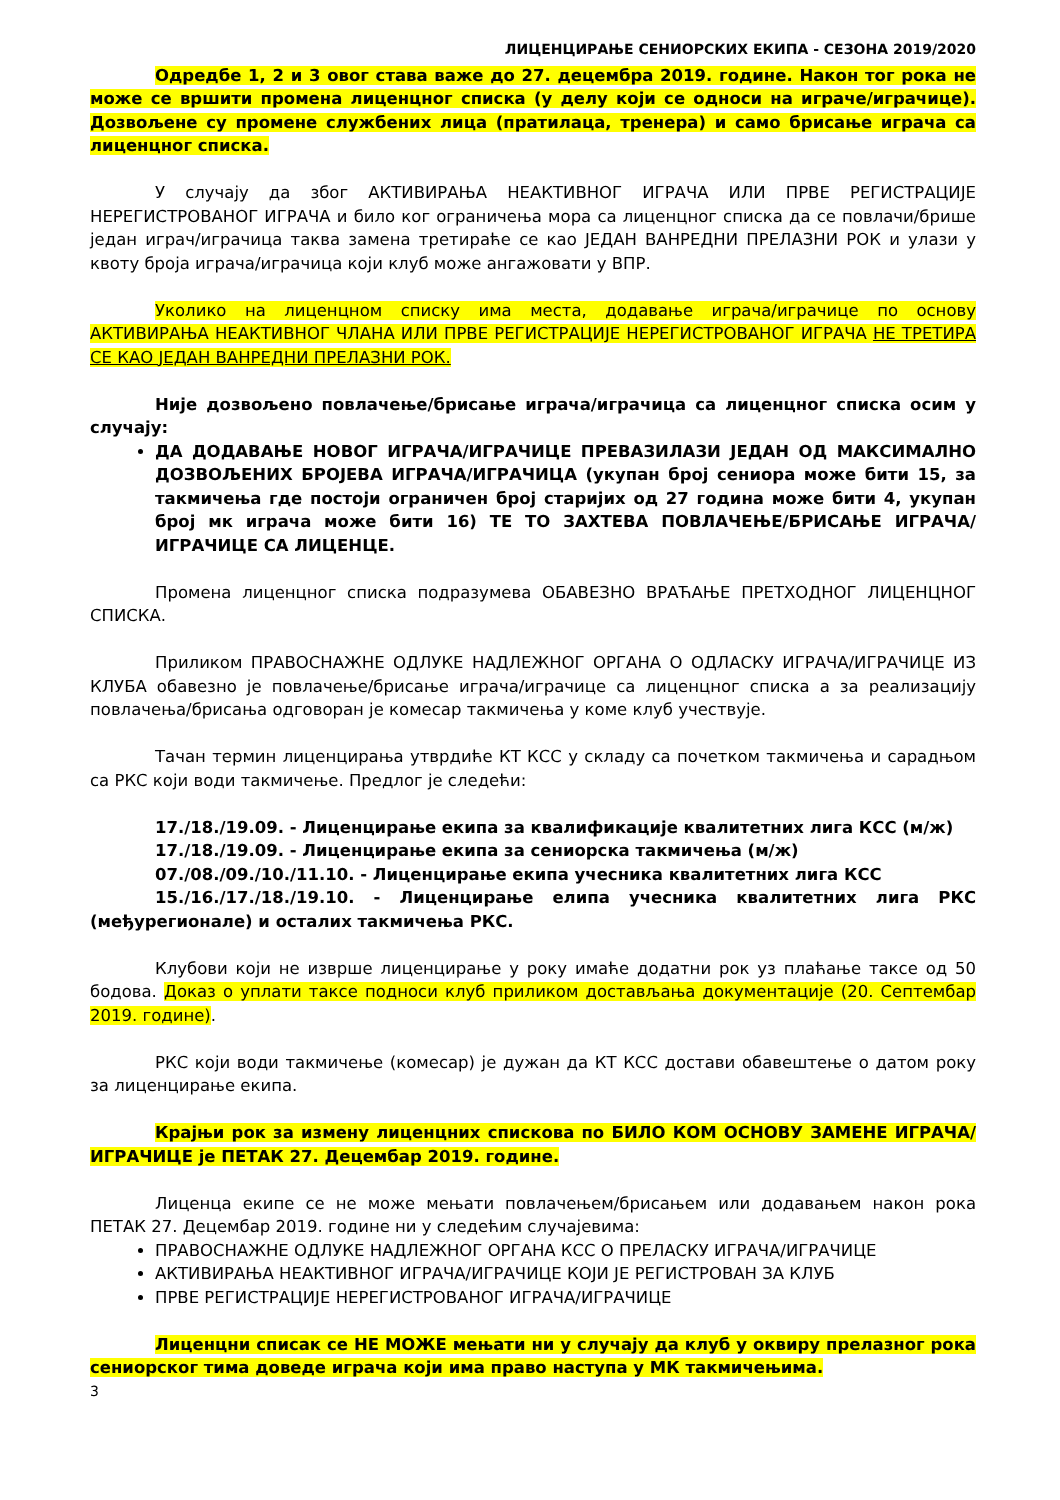ЛИЦЕНЦИРАЊЕ СЕНИОРСКИХ ЕКИПА - СЕЗОНА 2019/2020
Одредбе 1, 2 и 3 овог става важе до 27. децембра 2019. године. Након тог рока не може се вршити промена лиценцног списка (у делу који се односи на играче/играчице). Дозвољене су промене службених лица (пратилаца, тренера) и само брисање играча са лиценцног списка.
У случају да због АКТИВИРАЊА НЕАКТИВНОГ ИГРАЧА ИЛИ ПРВЕ РЕГИСТРАЦИЈЕ НЕРЕГИСТРОВАНОГ ИГРАЧА и било ког ограничења мора са лиценцног списка да се повлачи/брише један играч/играчица таква замена третираће се као ЈЕДАН ВАНРЕДНИ ПРЕЛАЗНИ РОК и улази у квоту броја играча/играчица који клуб може ангажовати у ВПР.
Уколико на лиценцном списку има места, додавање играча/играчице по основу АКТИВИРАЊА НЕАКТИВНОГ ЧЛАНА ИЛИ ПРВЕ РЕГИСТРАЦИЈЕ НЕРЕГИСТРОВАНОГ ИГРАЧА НЕ ТРЕТИРА СЕ КАО ЈЕДАН ВАНРЕДНИ ПРЕЛАЗНИ РОК.
Није дозвољено повлачење/брисање играча/играчица са лиценцног списка осим у случају:
ДА ДОДАВАЊЕ НОВОГ ИГРАЧА/ИГРАЧИЦЕ ПРЕВАЗИЛАЗИ ЈЕДАН ОД МАКСИМАЛНО ДОЗВОЉЕНИХ БРОЈЕВА ИГРАЧА/ИГРАЧИЦА (укупан број сениора може бити 15, за такмичења где постоји ограничен број старијих од 27 година може бити 4, укупан број мк играча може бити 16) ТЕ ТО ЗАХТЕВА ПОВЛАЧЕЊЕ/БРИСАЊЕ ИГРАЧА/ИГРАЧИЦЕ СА ЛИЦЕНЦЕ.
Промена лиценцног списка подразумева ОБАВЕЗНО ВРАЋАЊЕ ПРЕТХОДНОГ ЛИЦЕНЦНОГ СПИСКА.
Приликом ПРАВОСНАЖНЕ ОДЛУКЕ НАДЛЕЖНОГ ОРГАНА О ОДЛАСКУ ИГРАЧА/ИГРАЧИЦЕ ИЗ КЛУБА обавезно је повлачење/брисање играча/играчице са лиценцног списка а за реализацију повлачења/брисања одговоран је комесар такмичења у коме клуб учествује.
Тачан термин лиценцирања утврдиће КТ КСС у складу са почетком такмичења и сарадњом са РКС који води такмичење. Предлог је следећи:
17./18./19.09. - Лиценцирање екипа за квалификације квалитетних лига КСС (м/ж)
17./18./19.09. - Лиценцирање екипа за сениорска такмичења (м/ж)
07./08./09./10./11.10. - Лиценцирање екипа учесника квалитетних лига КСС
15./16./17./18./19.10. - Лиценцирање елипа учесника квалитетних лига РКС (међурегионале) и осталих такмичења РКС.
Клубови који не изврше лиценцирање у року имаће додатни рок уз плаћање таксе од 50 бодова. Доказ о уплати таксе подноси клуб приликом достављања документације (20. Септембар 2019. године).
РКС који води такмичење (комесар) је дужан да КТ КСС достави обавештење о датом року за лиценцирање екипа.
Крајњи рок за измену лиценцних спискова по БИЛО КОМ ОСНОВУ ЗАМЕНЕ ИГРАЧА/ИГРАЧИЦЕ је ПЕТАК 27. Децембар 2019. године.
Лиценца екипе се не може мењати повлачењем/брисањем или додавањем након рока ПЕТАК 27. Децембар 2019. године ни у следећим случајевима:
ПРАВОСНАЖНЕ ОДЛУКЕ НАДЛЕЖНОГ ОРГАНА КСС О ПРЕЛАСКУ ИГРАЧА/ИГРАЧИЦЕ
АКТИВИРАЊА НЕАКТИВНОГ ИГРАЧА/ИГРАЧИЦЕ КОЈИ ЈЕ РЕГИСТРОВАН ЗА КЛУБ
ПРВЕ РЕГИСТРАЦИЈЕ НЕРЕГИСТРОВАНОГ ИГРАЧА/ИГРАЧИЦЕ
Лиценцни списак се НЕ МОЖЕ мењати ни у случају да клуб у оквиру прелазног рока сениорског тима доведе играча који има право наступа у МК такмичењима.
3